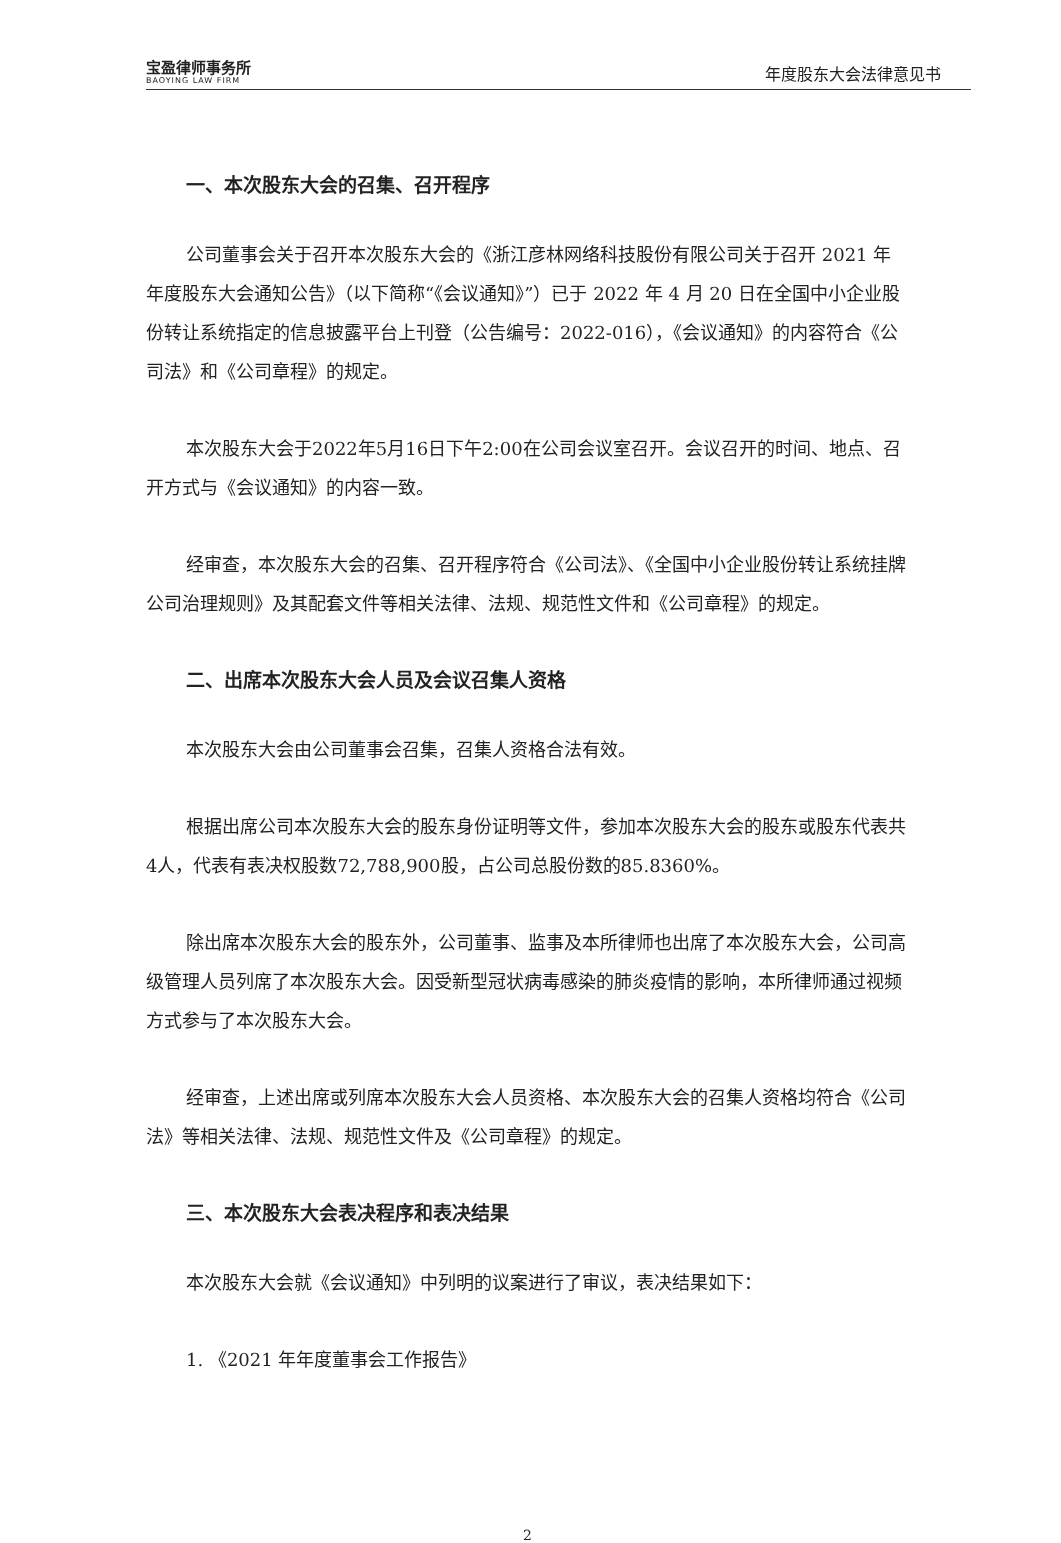宝盈律师事务所
BAOYING LAW FIRM
年度股东大会法律意见书
一、本次股东大会的召集、召开程序
公司董事会关于召开本次股东大会的《浙江彦林网络科技股份有限公司关于召开 2021 年年度股东大会通知公告》（以下简称“《会议通知》”）已于 2022 年 4 月 20 日在全国中小企业股份转让系统指定的信息披露平台上刊登（公告编号：2022-016），《会议通知》的内容符合《公司法》和《公司章程》的规定。
本次股东大会于2022年5月16日下午2:00在公司会议室召开。会议召开的时间、地点、召开方式与《会议通知》的内容一致。
经审查，本次股东大会的召集、召开程序符合《公司法》、《全国中小企业股份转让系统挂牌公司治理规则》及其配套文件等相关法律、法规、规范性文件和《公司章程》的规定。
二、出席本次股东大会人员及会议召集人资格
本次股东大会由公司董事会召集，召集人资格合法有效。
根据出席公司本次股东大会的股东身份证明等文件，参加本次股东大会的股东或股东代表共4人，代表有表决权股数72,788,900股，占公司总股份数的85.8360%。
除出席本次股东大会的股东外，公司董事、监事及本所律师也出席了本次股东大会，公司高级管理人员列席了本次股东大会。因受新型冠状病毒感染的肺炎疫情的影响，本所律师通过视频方式参与了本次股东大会。
经审查，上述出席或列席本次股东大会人员资格、本次股东大会的召集人资格均符合《公司法》等相关法律、法规、规范性文件及《公司章程》的规定。
三、本次股东大会表决程序和表决结果
本次股东大会就《会议通知》中列明的议案进行了审议，表决结果如下：
1. 《2021 年年度董事会工作报告》
2